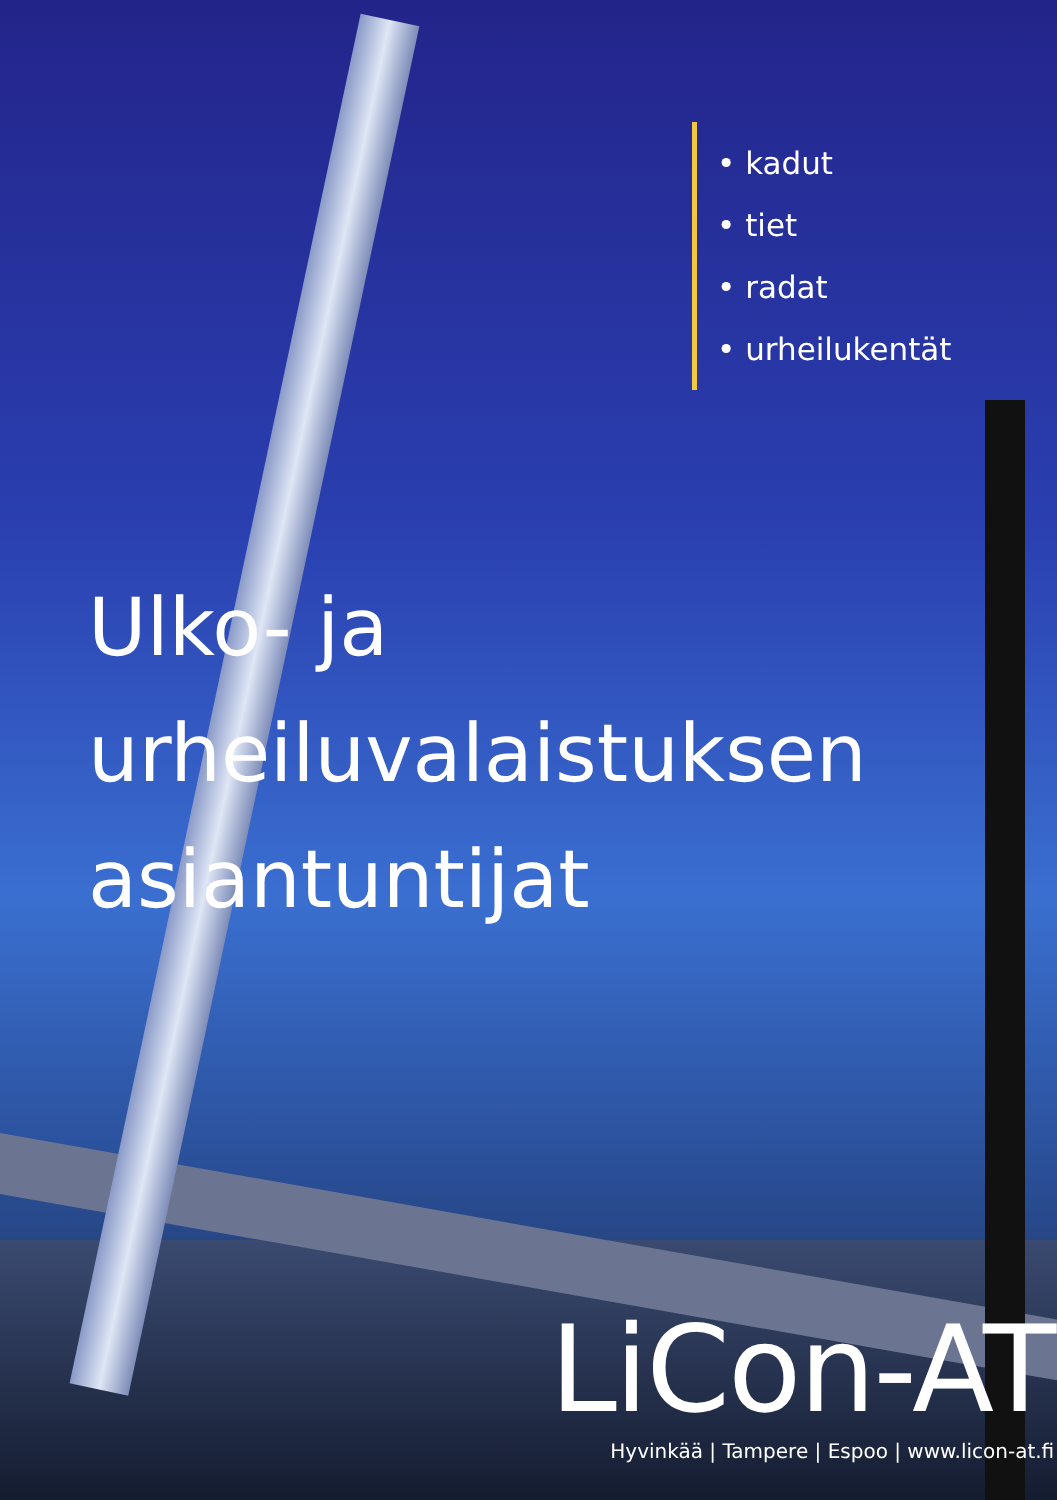• kadut
• tiet
• radat
• urheilukentät
Ulko- ja
urheiluvalaistuksen
asiantuntijat
LiCon-AT
Hyvinkää | Tampere | Espoo | www.licon-at.fi